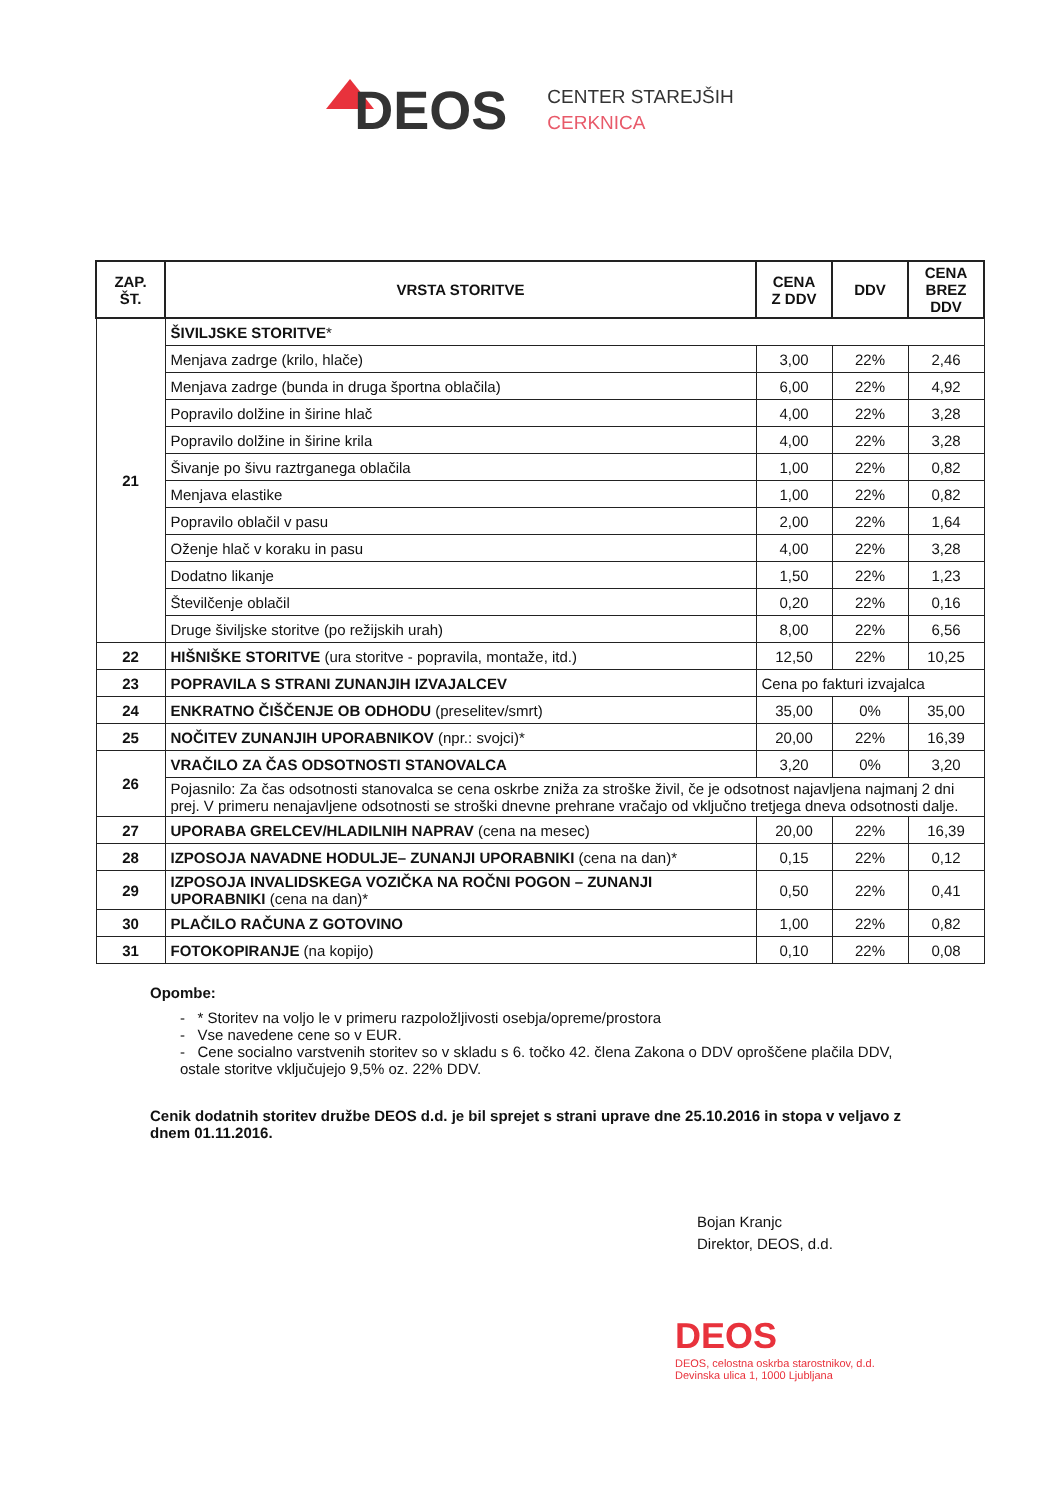DEOS
CENTER STAREJŠIH
CERKNICA
| ZAP. ŠT. | VRSTA STORITVE | CENA Z DDV | DDV | CENA BREZ DDV |
| --- | --- | --- | --- | --- |
| 21 | ŠIVILJSKE STORITVE * | | | |
| | Menjava zadrge (krilo, hlače) | 3,00 | 22% | 2,46 |
| | Menjava zadrge (bunda in druga športna oblačila) | 6,00 | 22% | 4,92 |
| | Popravilo dolžine in širine hlač | 4,00 | 22% | 3,28 |
| | Popravilo dolžine in širine krila | 4,00 | 22% | 3,28 |
| | Šivanje po šivu raztrganega oblačila | 1,00 | 22% | 0,82 |
| | Menjava elastike | 1,00 | 22% | 0,82 |
| | Popravilo oblačil v pasu | 2,00 | 22% | 1,64 |
| | Oženje hlač v koraku in pasu | 4,00 | 22% | 3,28 |
| | Dodatno likanje | 1,50 | 22% | 1,23 |
| | Številčenje oblačil | 0,20 | 22% | 0,16 |
| | Druge šiviljske storitve (po režijskih urah) | 8,00 | 22% | 6,56 |
| 22 | HIŠNIŠKE STORITVE (ura storitve - popravila, montaže, itd.) | 12,50 | 22% | 10,25 |
| 23 | POPRAVILA S STRANI ZUNANJIH IZVAJALCEV | Cena po fakturi izvajalca | | |
| 24 | ENKRATNO ČIŠČENJE OB ODHODU (preselitev/smrt) | 35,00 | 0% | 35,00 |
| 25 | NOČITEV ZUNANJIH UPORABNIKOV (npr.: svojci)* | 20,00 | 22% | 16,39 |
| 26 | VRAČILO ZA ČAS ODSOTNOSTI STANOVALCA | 3,20 | 0% | 3,20 |
| | Pojasnilo: Za čas odsotnosti stanovalca se cena oskrbe zniža za stroške živil, če je odsotnost najavljena najmanj 2 dni prej. V primeru nenajavljene odsotnosti se stroški dnevne prehrane vračajo od vključno tretjega dneva odsotnosti dalje. | | | |
| 27 | UPORABA GRELCEV/HLADILNIH NAPRAV (cena na mesec) | 20,00 | 22% | 16,39 |
| 28 | IZPOSOJA NAVADNE HODULJE– ZUNANJI UPORABNIKI (cena na dan)* | 0,15 | 22% | 0,12 |
| 29 | IZPOSOJA INVALIDSKEGA VOZIČKA NA ROČNI POGON – ZUNANJI UPORABNIKI (cena na dan)* | 0,50 | 22% | 0,41 |
| 30 | PLAČILO RAČUNA Z GOTOVINO | 1,00 | 22% | 0,82 |
| 31 | FOTOKOPIRANJE (na kopijo) | 0,10 | 22% | 0,08 |
Opombe:
- * Storitev na voljo le v primeru razpoložljivosti osebja/opreme/prostora
- Vse navedene cene so v EUR.
- Cene socialno varstvenih storitev so v skladu s 6. točko 42. člena Zakona o DDV oproščene plačila DDV, ostale storitve vključujejo 9,5% oz. 22% DDV.
Cenik dodatnih storitev družbe DEOS d.d. je bil sprejet s strani uprave dne 25.10.2016 in stopa v veljavo z dnem 01.11.2016.
Bojan Kranjc
Direktor, DEOS, d.d.
DEOS
DEOS, celostna oskrba starostnikov, d.d.
Devinska ulica 1, 1000 Ljubljana